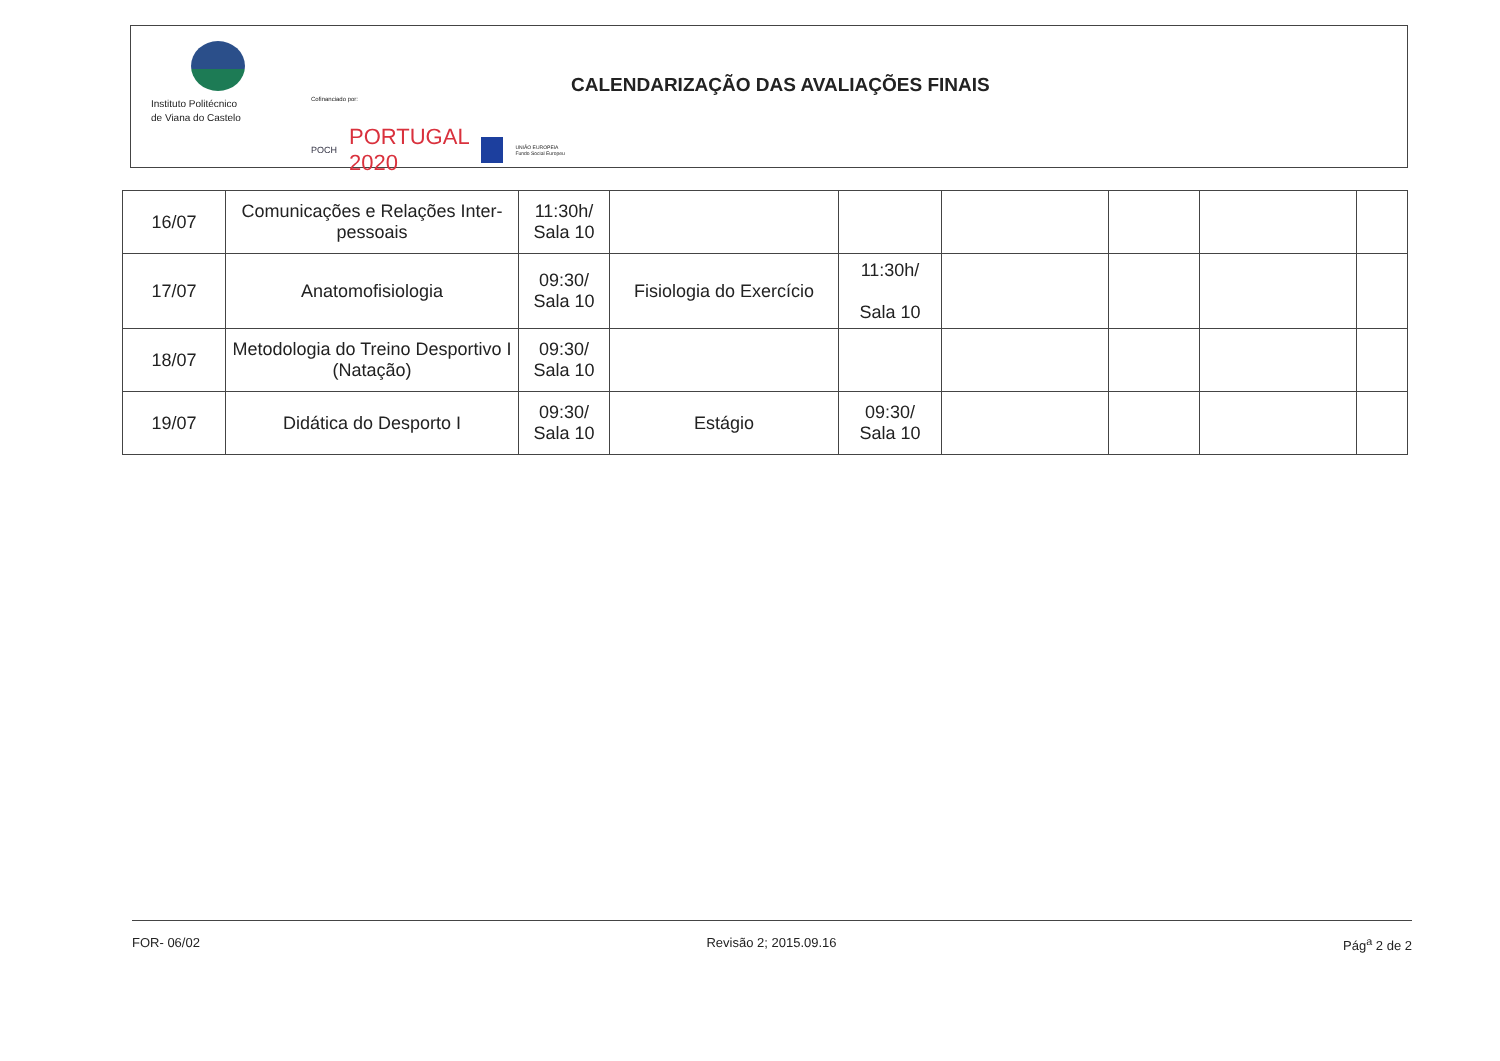Instituto Politécnico
de Viana do Castelo
Cofinanciado por:
POCH PORTUGAL 2020 UNIÃO EUROPEIA Fundo Social Europeu
CALENDARIZAÇÃO DAS AVALIAÇÕES FINAIS
| 16/07 | Comunicações e Relações Inter-pessoais | 11:30h/ Sala 10 | | | | | | |
| 17/07 | Anatomofisiologia | 09:30/ Sala 10 | Fisiologia do Exercício | 11:30h/ Sala 10 | | | | |
| 18/07 | Metodologia do Treino Desportivo I (Natação) | 09:30/ Sala 10 | | | | | | |
| 19/07 | Didática do Desporto I | 09:30/ Sala 10 | Estágio | 09:30/ Sala 10 | | | | |
FOR- 06/02 Revisão 2; 2015.09.16 Pág<sup>a</sup> 2 de 2